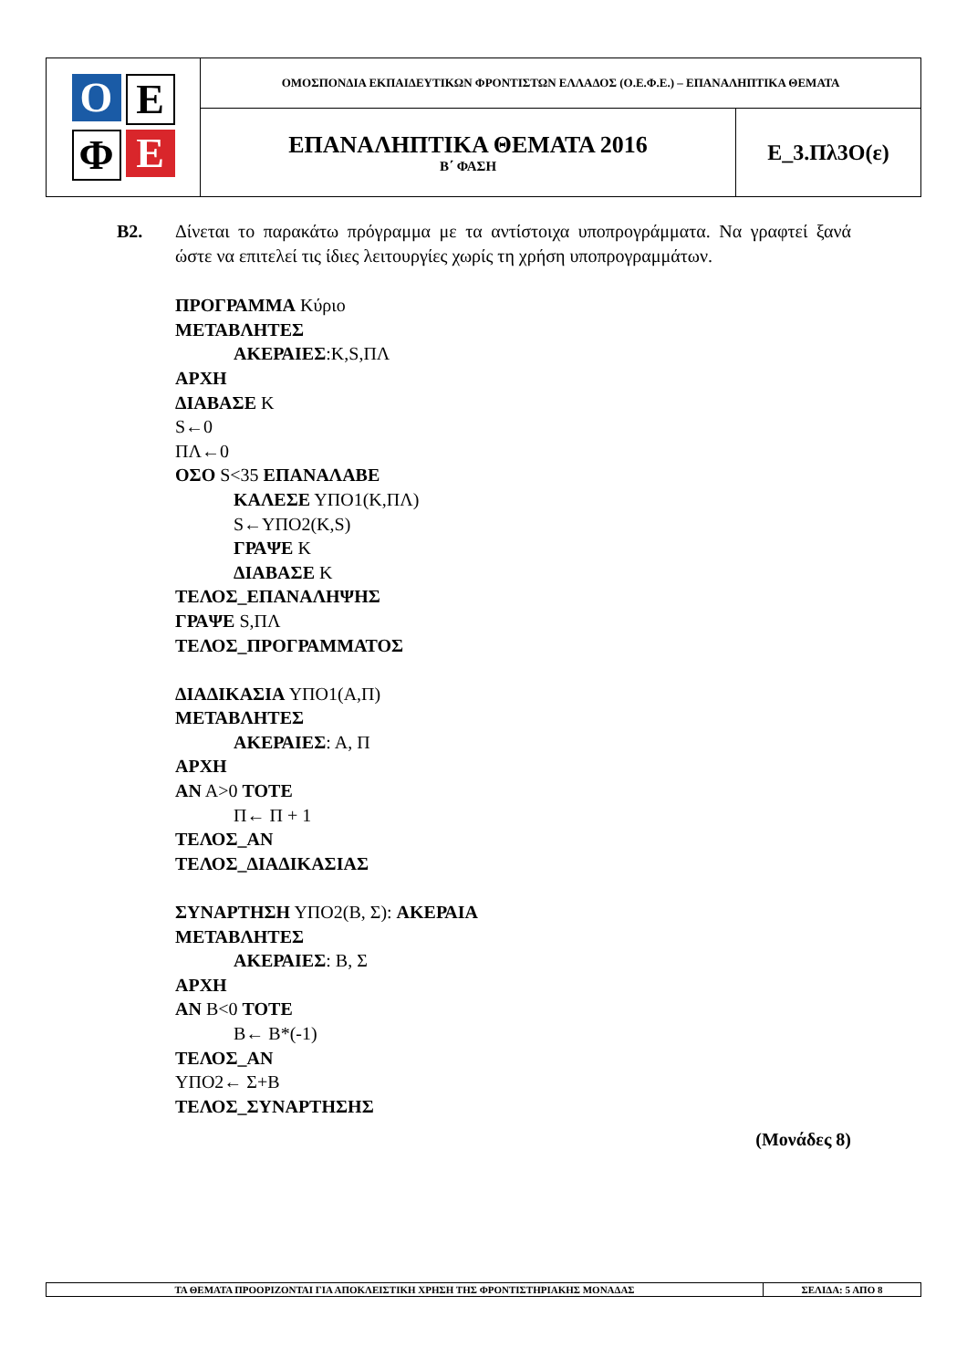| Ο Ε Φ Ε | ΟΜΟΣΠΟΝΔΙΑ ΕΚΠΑΙΔΕΥΤΙΚΩΝ ΦΡΟΝΤΙΣΤΩΝ ΕΛΛΑΔΟΣ (Ο.Ε.Φ.Ε.) – ΕΠΑΝΑΛΗΠΤΙΚΑ ΘΕΜΑΤΑ | |
| | ΕΠΑΝΑΛΗΠΤΙΚΑ ΘΕΜΑΤΑ 2016 Β΄ ΦΑΣΗ | Ε_3.Πλ3Ο(ε) |
Β2. Δίνεται το παρακάτω πρόγραμμα με τα αντίστοιχα υποπρογράμματα. Να γραφτεί ξανά ώστε να επιτελεί τις ίδιες λειτουργίες χωρίς τη χρήση υποπρογραμμάτων.
ΠΡΟΓΡΑΜΜΑ Κύριο
ΜΕΤΑΒΛΗΤΕΣ
ΑΚΕΡΑΙΕΣ:K,S,ΠΛ
ΑΡΧΗ
ΔΙΑΒΑΣΕ K
S←0
ΠΛ←0
ΟΣΟ S<35 ΕΠΑΝΑΛΑΒΕ
ΚΑΛΕΣΕ ΥΠΟ1(Κ,ΠΛ)
S←ΥΠΟ2(K,S)
ΓΡΑΨΕ K
ΔΙΑΒΑΣΕ K
ΤΕΛΟΣ_ΕΠΑΝΑΛΗΨΗΣ
ΓΡΑΨΕ S,ΠΛ
ΤΕΛΟΣ_ΠΡΟΓΡΑΜΜΑΤΟΣ
ΔΙΑΔΙΚΑΣΙΑ ΥΠΟ1(Α,Π)
ΜΕΤΑΒΛΗΤΕΣ
ΑΚΕΡΑΙΕΣ: Α, Π
ΑΡΧΗ
ΑΝ Α>0 ΤΟΤΕ
Π← Π + 1
ΤΕΛΟΣ_ΑΝ
ΤΕΛΟΣ_ΔΙΑΔΙΚΑΣΙΑΣ
ΣΥΝΑΡΤΗΣΗ ΥΠΟ2(Β, Σ): ΑΚΕΡΑΙΑ
ΜΕΤΑΒΛΗΤΕΣ
ΑΚΕΡΑΙΕΣ: Β, Σ
ΑΡΧΗ
ΑΝ Β<0 ΤΟΤΕ
Β← Β*(-1)
ΤΕΛΟΣ_ΑΝ
ΥΠΟ2← Σ+Β
ΤΕΛΟΣ_ΣΥΝΑΡΤΗΣΗΣ
(Μονάδες 8)
| ΤΑ ΘΕΜΑΤΑ ΠΡΟΟΡΙΖΟΝΤΑΙ ΓΙΑ ΑΠΟΚΛΕΙΣΤΙΚΗ ΧΡΗΣΗ ΤΗΣ ΦΡΟΝΤΙΣΤΗΡΙΑΚΗΣ ΜΟΝΑΔΑΣ | ΣΕΛΙΔΑ: 5 ΑΠΟ 8 |